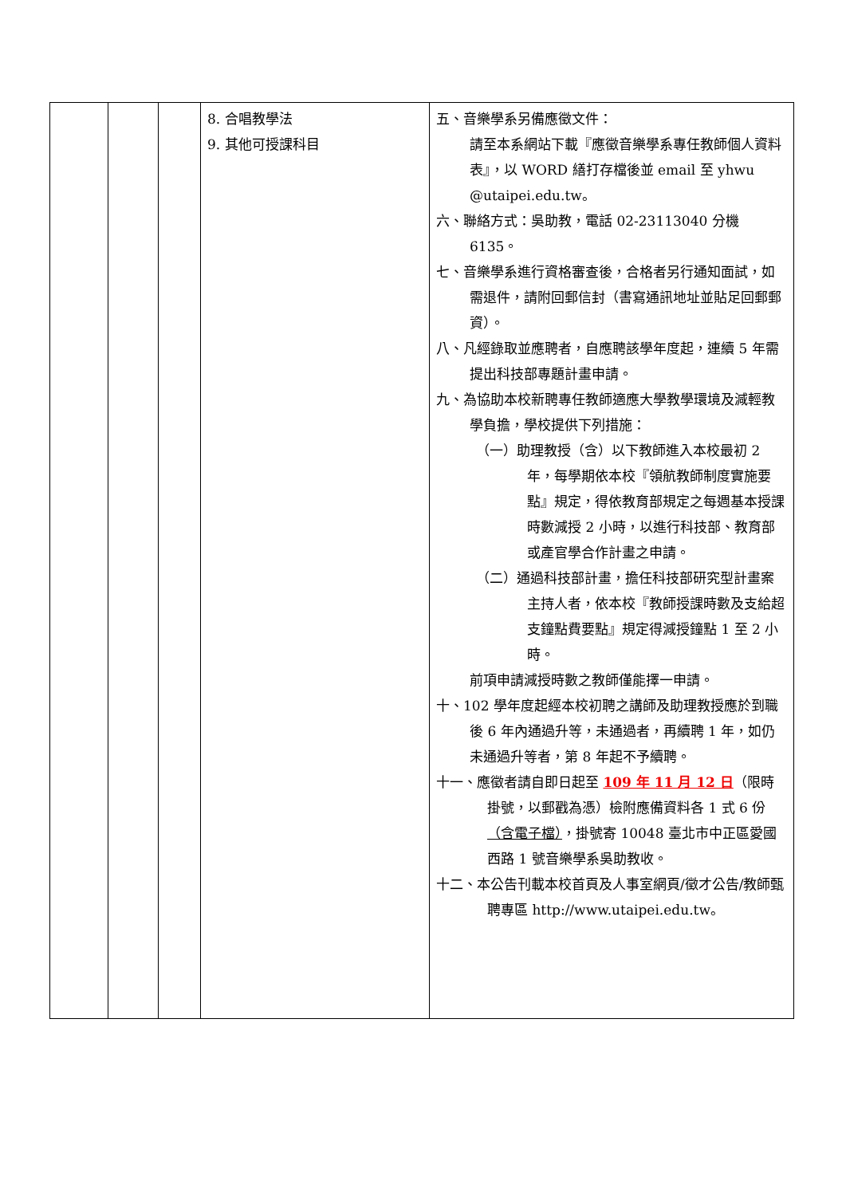| | | | 8. 合唱教學法 9. 其他可授課科目 | 五、音樂學系另備應徵文件： 請至本系網站下載『應徵音樂學系專任教師個人資料表』，以 WORD 繕打存檔後並 email 至 yhwu @utaipei.edu.tw。 六、聯絡方式：吳助教，電話 02-23113040 分機 6135。 七、音樂學系進行資格審查後，合格者另行通知面試，如需退件，請附回郵信封（書寫通訊地址並貼足回郵郵資）。 八、凡經錄取並應聘者，自應聘該學年度起，連續 5 年需提出科技部專題計畫申請。 九、為協助本校新聘專任教師適應大學教學環境及減輕教學負擔，學校提供下列措施： （一）助理教授（含）以下教師進入本校最初 2 年，每學期依本校『領航教師制度實施要點』規定，得依教育部規定之每週基本授課時數減授 2 小時，以進行科技部、教育部或產官學合作計畫之申請。 （二）通過科技部計畫，擔任科技部研究型計畫案主持人者，依本校『教師授課時數及支給超支鐘點費要點』規定得減授鐘點 1 至 2 小時。 前項申請減授時數之教師僅能擇一申請。 十、102 學年度起經本校初聘之講師及助理教授應於到職後 6 年內通過升等，未通過者，再續聘 1 年，如仍未通過升等者，第 8 年起不予續聘。 十一、應徵者請自即日起至 109 年 11 月 12 日 （限時掛號，以郵戳為憑）檢附應備資料各 1 式 6 份 （含電子檔） ，掛號寄 10048 臺北市中正區愛國西路 1 號音樂學系吳助教收。 十二、本公告刊載本校首頁及人事室網頁/徵才公告/教師甄聘專區 http://www.utaipei.edu.tw。 |